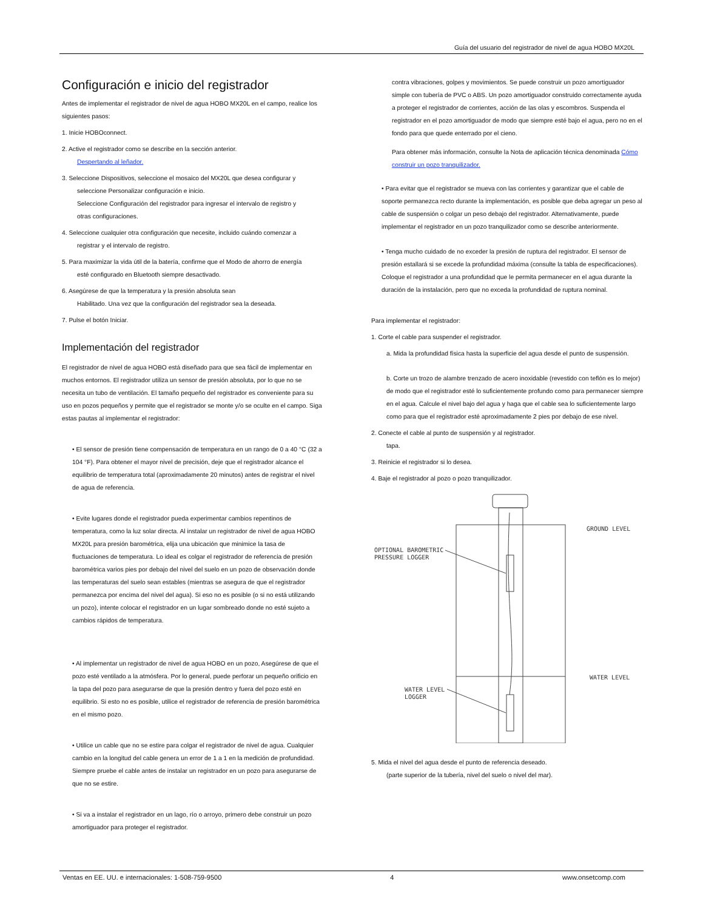Guía del usuario del registrador de nivel de agua HOBO MX20L
Configuración e inicio del registrador
Antes de implementar el registrador de nivel de agua HOBO MX20L en el campo, realice los siguientes pasos:
1. Inicie HOBOconnect.
2. Active el registrador como se describe en la sección anterior.
Despertando al leñador.
3. Seleccione Dispositivos, seleccione el mosaico del MX20L que desea configurar y
seleccione Personalizar configuración e inicio.
Seleccione Configuración del registrador para ingresar el intervalo de registro y
otras configuraciones.
4. Seleccione cualquier otra configuración que necesite, incluido cuándo comenzar a
registrar y el intervalo de registro.
5. Para maximizar la vida útil de la batería, confirme que el Modo de ahorro de energía
esté configurado en Bluetooth siempre desactivado.
6. Asegúrese de que la temperatura y la presión absoluta sean
Habilitado. Una vez que la configuración del registrador sea la deseada.
7. Pulse el botón Iniciar.
Implementación del registrador
El registrador de nivel de agua HOBO está diseñado para que sea fácil de implementar en muchos entornos. El registrador utiliza un sensor de presión absoluta, por lo que no se necesita un tubo de ventilación. El tamaño pequeño del registrador es conveniente para su uso en pozos pequeños y permite que el registrador se monte y/o se oculte en el campo. Siga estas pautas al implementar el registrador:
• El sensor de presión tiene compensación de temperatura en un rango de 0 a 40 °C (32 a 104 °F). Para obtener el mayor nivel de precisión, deje que el registrador alcance el equilibrio de temperatura total (aproximadamente 20 minutos) antes de registrar el nivel de agua de referencia.
• Evite lugares donde el registrador pueda experimentar cambios repentinos de temperatura, como la luz solar directa. Al instalar un registrador de nivel de agua HOBO MX20L para presión barométrica, elija una ubicación que minimice la tasa de fluctuaciones de temperatura. Lo ideal es colgar el registrador de referencia de presión barométrica varios pies por debajo del nivel del suelo en un pozo de observación donde las temperaturas del suelo sean estables (mientras se asegura de que el registrador permanezca por encima del nivel del agua). Si eso no es posible (o si no está utilizando un pozo), intente colocar el registrador en un lugar sombreado donde no esté sujeto a cambios rápidos de temperatura.
• Al implementar un registrador de nivel de agua HOBO en un pozo, Asegúrese de que el pozo esté ventilado a la atmósfera. Por lo general, puede perforar un pequeño orificio en la tapa del pozo para asegurarse de que la presión dentro y fuera del pozo esté en equilibrio. Si esto no es posible, utilice el registrador de referencia de presión barométrica en el mismo pozo.
• Utilice un cable que no se estire para colgar el registrador de nivel de agua. Cualquier cambio en la longitud del cable genera un error de 1 a 1 en la medición de profundidad. Siempre pruebe el cable antes de instalar un registrador en un pozo para asegurarse de que no se estire.
• Si va a instalar el registrador en un lago, río o arroyo, primero debe construir un pozo amortiguador para proteger el registrador.
contra vibraciones, golpes y movimientos. Se puede construir un pozo amortiguador simple con tubería de PVC o ABS. Un pozo amortiguador construido correctamente ayuda a proteger el registrador de corrientes, acción de las olas y escombros. Suspenda el registrador en el pozo amortiguador de modo que siempre esté bajo el agua, pero no en el fondo para que quede enterrado por el cieno.
Para obtener más información, consulte la Nota de aplicación técnica denominada Cómo construir un pozo tranquilizador.
• Para evitar que el registrador se mueva con las corrientes y garantizar que el cable de soporte permanezca recto durante la implementación, es posible que deba agregar un peso al cable de suspensión o colgar un peso debajo del registrador. Alternativamente, puede implementar el registrador en un pozo tranquilizador como se describe anteriormente.
• Tenga mucho cuidado de no exceder la presión de ruptura del registrador. El sensor de presión estallará si se excede la profundidad máxima (consulte la tabla de especificaciones). Coloque el registrador a una profundidad que le permita permanecer en el agua durante la duración de la instalación, pero que no exceda la profundidad de ruptura nominal.
Para implementar el registrador:
1. Corte el cable para suspender el registrador.
a. Mida la profundidad física hasta la superficie del agua desde el punto de suspensión.
b. Corte un trozo de alambre trenzado de acero inoxidable (revestido con teflón es lo mejor) de modo que el registrador esté lo suficientemente profundo como para permanecer siempre en el agua. Calcule el nivel bajo del agua y haga que el cable sea lo suficientemente largo como para que el registrador esté aproximadamente 2 pies por debajo de ese nivel.
2. Conecte el cable al punto de suspensión y al registrador.
tapa.
3. Reinicie el registrador si lo desea.
4. Baje el registrador al pozo o pozo tranquilizador.
GROUND LEVEL
WATER LEVEL
OPTIONAL BAROMETRIC
PRESSURE LOGGER
WATER LEVEL
LOGGER
5. Mida el nivel del agua desde el punto de referencia deseado.
(parte superior de la tubería, nivel del suelo o nivel del mar).
Ventas en EE. UU. e internacionales: 1-508-759-9500 4 www.onsetcomp.com